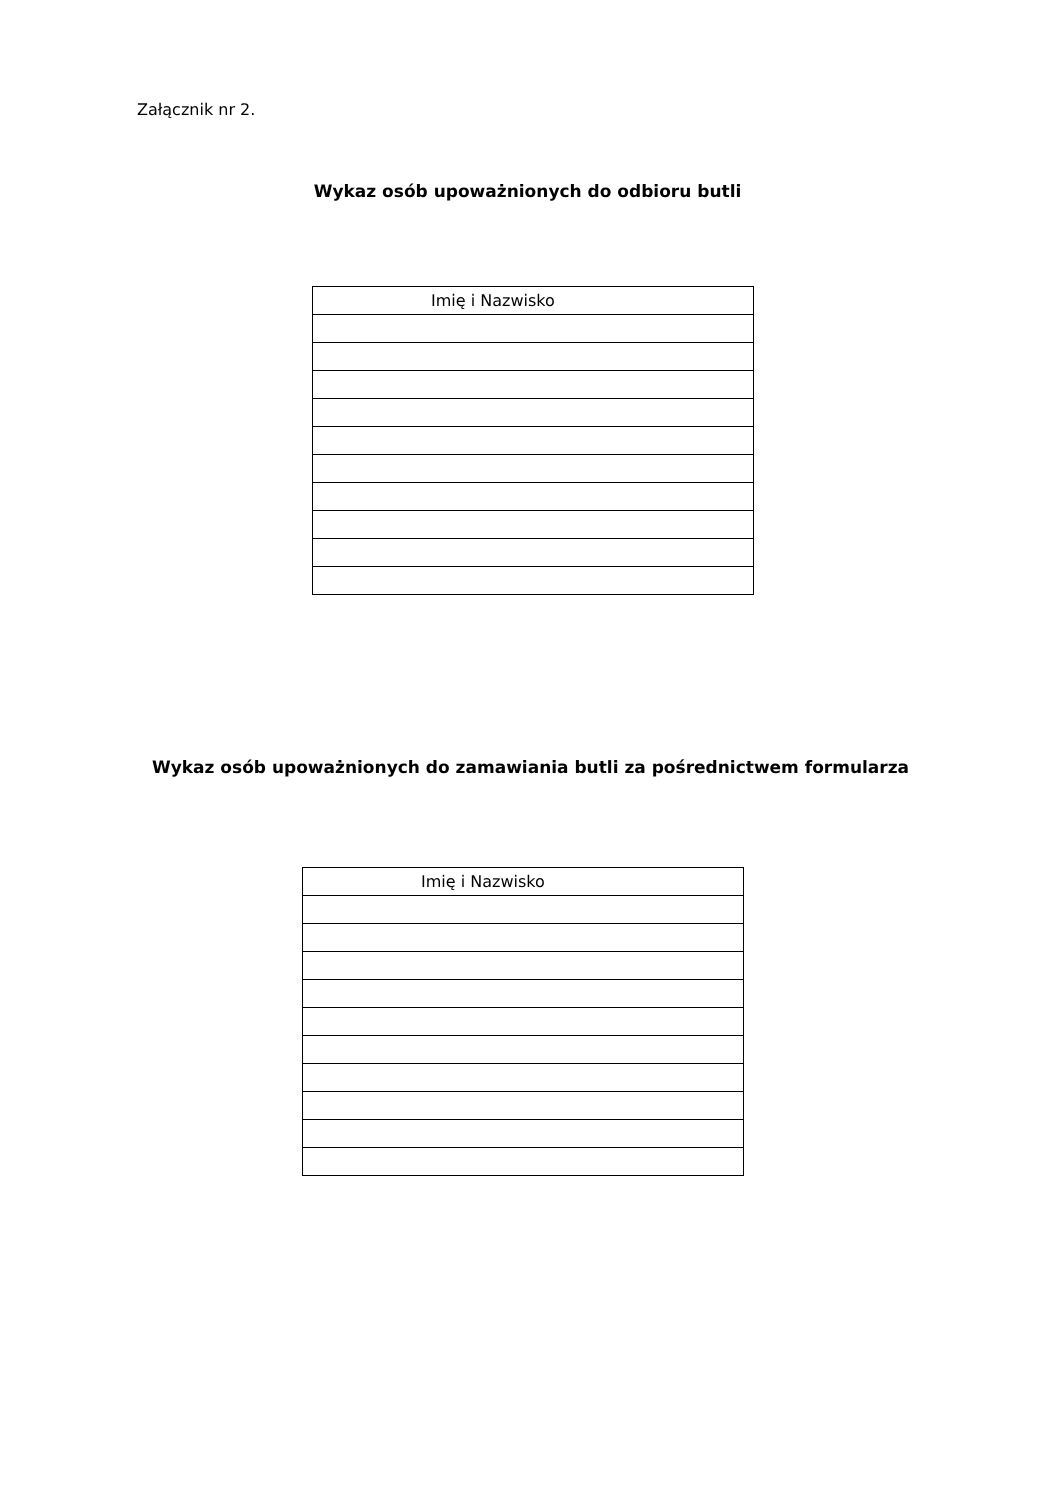Załącznik nr 2.
Wykaz osób upoważnionych do odbioru butli
| Imię i Nazwisko |
| --- |
Wykaz osób upoważnionych do zamawiania butli za pośrednictwem formularza
| Imię i Nazwisko |
| --- |